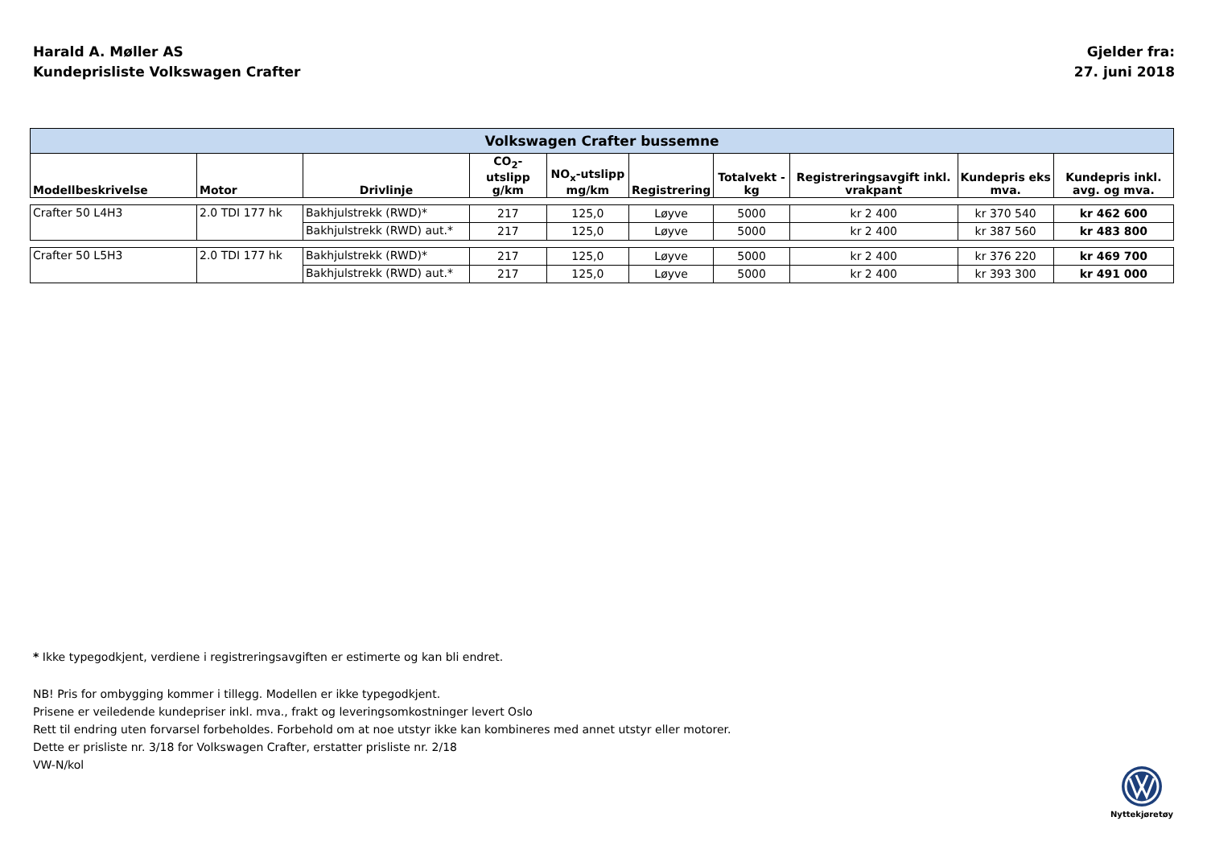Harald A. Møller AS
Kundeprisliste Volkswagen Crafter
Gjelder fra:
27. juni 2018
| Volkswagen Crafter bussemne | | | | | | | | | |
| Modellbeskrivelse | Motor | Drivlinje | CO<sub>2</sub>-utslipp g/km | NO<sub>x</sub>-utslipp mg/km | Registrering | Totalvekt - kg | Registreringsavgift inkl. vrakpant | Kundepris eks mva. | Kundepris inkl. avg. og mva. |
| Crafter 50 L4H3 | 2.0 TDI 177 hk | Bakhjulstrekk (RWD)* | 217 | 125,0 | Løyve | 5000 | kr 2 400 | kr 370 540 | kr 462 600 |
| | | Bakhjulstrekk (RWD) aut.* | 217 | 125,0 | Løyve | 5000 | kr 2 400 | kr 387 560 | kr 483 800 |
| Crafter 50 L5H3 | 2.0 TDI 177 hk | Bakhjulstrekk (RWD)* | 217 | 125,0 | Løyve | 5000 | kr 2 400 | kr 376 220 | kr 469 700 |
| | | Bakhjulstrekk (RWD) aut.* | 217 | 125,0 | Løyve | 5000 | kr 2 400 | kr 393 300 | kr 491 000 |
* Ikke typegodkjent, verdiene i registreringsavgiften er estimerte og kan bli endret.
NB! Pris for ombygging kommer i tillegg. Modellen er ikke typegodkjent.
Prisene er veiledende kundepriser inkl. mva., frakt og leveringsomkostninger levert Oslo
Rett til endring uten forvarsel forbeholdes. Forbehold om at noe utstyr ikke kan kombineres med annet utstyr eller motorer.
Dette er prisliste nr. 3/18 for Volkswagen Crafter, erstatter prisliste nr. 2/18
VW-N/kol
Nyttekjøretøy